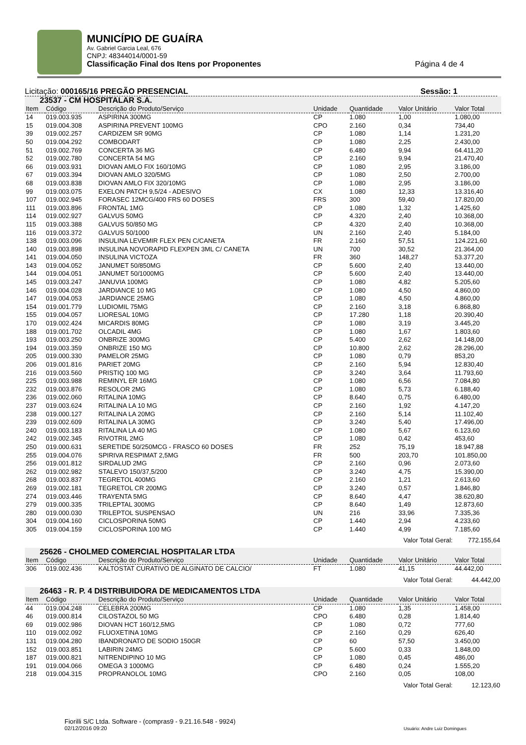MUNICÍPIO DE GUAÍRA
Av. Gabriel Garcia Leal, 676
CNPJ: 48344014/0001-59
Classificação Final dos Itens por Proponentes Página 4 de 4
Licitação: 000165/16 PREGÃO PRESENCIAL Sessão: 1
| 23537 - CM HOSPITALAR S.A. | | | | | | |
| Item | Código | Descrição do Produto/Serviço | Unidade | Quantidade | Valor Unitário | Valor Total |
| 14 | 019.003.935 | ASPIRINA 300MG | CP | 1.080 | 1,00 | 1.080,00 |
| 15 | 019.004.308 | ASPIRINA PREVENT 100MG | CPO | 2.160 | 0,34 | 734,40 |
| 39 | 019.002.257 | CARDIZEM SR 90MG | CP | 1.080 | 1,14 | 1.231,20 |
| 50 | 019.004.292 | COMBODART | CP | 1.080 | 2,25 | 2.430,00 |
| 51 | 019.002.769 | CONCERTA 36 MG | CP | 6.480 | 9,94 | 64.411,20 |
| 52 | 019.002.780 | CONCERTA 54 MG | CP | 2.160 | 9,94 | 21.470,40 |
| 66 | 019.003.931 | DIOVAN AMLO FIX 160/10MG | CP | 1.080 | 2,95 | 3.186,00 |
| 67 | 019.003.394 | DIOVAN AMLO 320/5MG | CP | 1.080 | 2,50 | 2.700,00 |
| 68 | 019.003.838 | DIOVAN AMLO FIX 320/10MG | CP | 1.080 | 2,95 | 3.186,00 |
| 99 | 019.003.075 | EXELON PATCH 9,5/24 - ADESIVO | CX | 1.080 | 12,33 | 13.316,40 |
| 107 | 019.002.945 | FORASEC 12MCG/400 FRS 60 DOSES | FRS | 300 | 59,40 | 17.820,00 |
| 111 | 019.003.896 | FRONTAL 1MG | CP | 1.080 | 1,32 | 1.425,60 |
| 114 | 019.002.927 | GALVUS 50MG | CP | 4.320 | 2,40 | 10.368,00 |
| 115 | 019.003.388 | GALVUS 50/850 MG | CP | 4.320 | 2,40 | 10.368,00 |
| 116 | 019.003.372 | GALVUS 50/1000 | UN | 2.160 | 2,40 | 5.184,00 |
| 138 | 019.003.096 | INSULINA LEVEMIR FLEX PEN C/CANETA | FR | 2.160 | 57,51 | 124.221,60 |
| 140 | 019.003.898 | INSULINA NOVORAPID FLEXPEN 3ML C/ CANETA | UN | 700 | 30,52 | 21.364,00 |
| 141 | 019.004.050 | INSULINA VICTOZA | FR | 360 | 148,27 | 53.377,20 |
| 143 | 019.004.052 | JANUMET 50/850MG | CP | 5.600 | 2,40 | 13.440,00 |
| 144 | 019.004.051 | JANUMET 50/1000MG | CP | 5.600 | 2,40 | 13.440,00 |
| 145 | 019.003.247 | JANUVIA 100MG | CP | 1.080 | 4,82 | 5.205,60 |
| 146 | 019.004.028 | JARDIANCE 10 MG | CP | 1.080 | 4,50 | 4.860,00 |
| 147 | 019.004.053 | JARDIANCE 25MG | CP | 1.080 | 4,50 | 4.860,00 |
| 154 | 019.001.779 | LUDIOMIL 75MG | CP | 2.160 | 3,18 | 6.868,80 |
| 155 | 019.004.057 | LIORESAL 10MG | CP | 17.280 | 1,18 | 20.390,40 |
| 170 | 019.002.424 | MICARDIS 80MG | CP | 1.080 | 3,19 | 3.445,20 |
| 188 | 019.001.702 | OLCADIL 4MG | CP | 1.080 | 1,67 | 1.803,60 |
| 193 | 019.003.250 | ONBRIZE 300MG | CP | 5.400 | 2,62 | 14.148,00 |
| 194 | 019.003.359 | ONBRIZE 150 MG | CP | 10.800 | 2,62 | 28.296,00 |
| 205 | 019.000.330 | PAMELOR 25MG | CP | 1.080 | 0,79 | 853,20 |
| 206 | 019.001.816 | PARIET 20MG | CP | 2.160 | 5,94 | 12.830,40 |
| 216 | 019.003.560 | PRISTIQ 100 MG | CP | 3.240 | 3,64 | 11.793,60 |
| 225 | 019.003.988 | REMINYL ER 16MG | CP | 1.080 | 6,56 | 7.084,80 |
| 232 | 019.003.876 | RESOLOR 2MG | CP | 1.080 | 5,73 | 6.188,40 |
| 236 | 019.002.060 | RITALINA 10MG | CP | 8.640 | 0,75 | 6.480,00 |
| 237 | 019.003.624 | RITALINA LA 10 MG | CP | 2.160 | 1,92 | 4.147,20 |
| 238 | 019.000.127 | RITALINA LA 20MG | CP | 2.160 | 5,14 | 11.102,40 |
| 239 | 019.002.609 | RITALINA LA 30MG | CP | 3.240 | 5,40 | 17.496,00 |
| 240 | 019.003.183 | RITALINA LA 40 MG | CP | 1.080 | 5,67 | 6.123,60 |
| 242 | 019.002.345 | RIVOTRIL 2MG | CP | 1.080 | 0,42 | 453,60 |
| 250 | 019.000.631 | SERETIDE 50/250MCG - FRASCO 60 DOSES | FR | 252 | 75,19 | 18.947,88 |
| 255 | 019.004.076 | SPIRIVA RESPIMAT 2,5MG | FR | 500 | 203,70 | 101.850,00 |
| 256 | 019.001.812 | SIRDALUD 2MG | CP | 2.160 | 0,96 | 2.073,60 |
| 262 | 019.002.982 | STALEVO 150/37,5/200 | CP | 3.240 | 4,75 | 15.390,00 |
| 268 | 019.003.837 | TEGRETOL 400MG | CP | 2.160 | 1,21 | 2.613,60 |
| 269 | 019.002.181 | TEGRETOL CR 200MG | CP | 3.240 | 0,57 | 1.846,80 |
| 274 | 019.003.446 | TRAYENTA 5MG | CP | 8.640 | 4,47 | 38.620,80 |
| 279 | 019.000.335 | TRILEPTAL 300MG | CP | 8.640 | 1,49 | 12.873,60 |
| 280 | 019.000.030 | TRILEPTOL SUSPENSAO | UN | 216 | 33,96 | 7.335,36 |
| 304 | 019.004.160 | CICLOSPORINA 50MG | CP | 1.440 | 2,94 | 4.233,60 |
| 305 | 019.004.159 | CICLOSPORINA 100 MG | CP | 1.440 | 4,99 | 7.185,60 |
| Valor Total Geral: | | | | | | 772.155,64 |
| 25626 - CHOLMED COMERCIAL HOSPITALAR LTDA | | | | | | |
| Item | Código | Descrição do Produto/Serviço | Unidade | Quantidade | Valor Unitário | Valor Total |
| 306 | 019.002.436 | KALTOSTAT CURATIVO DE ALGINATO DE CALCIO/ | FT | 1.080 | 41,15 | 44.442,00 |
| Valor Total Geral: | | | | | | 44.442,00 |
| 26463 - R. P. 4 DISTRIBUIDORA DE MEDICAMENTOS LTDA | | | | | | |
| Item | Código | Descrição do Produto/Serviço | Unidade | Quantidade | Valor Unitário | Valor Total |
| 44 | 019.004.248 | CELEBRA 200MG | CP | 1.080 | 1,35 | 1.458,00 |
| 46 | 019.000.814 | CILOSTAZOL 50 MG | CPO | 6.480 | 0,28 | 1.814,40 |
| 69 | 019.002.986 | DIOVAN HCT 160/12,5MG | CP | 1.080 | 0,72 | 777,60 |
| 110 | 019.002.092 | FLUOXETINA 10MG | CP | 2.160 | 0,29 | 626,40 |
| 131 | 019.004.280 | IBANDRONATO DE SODIO 150GR | CP | 60 | 57,50 | 3.450,00 |
| 152 | 019.003.851 | LABIRIN 24MG | CP | 5.600 | 0,33 | 1.848,00 |
| 187 | 019.000.821 | NITRENDIPINO 10 MG | CP | 1.080 | 0,45 | 486,00 |
| 191 | 019.004.066 | OMEGA 3 1000MG | CP | 6.480 | 0,24 | 1.555,20 |
| 218 | 019.004.315 | PROPRANOLOL 10MG | CPO | 2.160 | 0,05 | 108,00 |
| Valor Total Geral: | | | | | | 12.123,60 |
Fiorilli S/C Ltda. Software - (compras9 - 9.21.16.548 - 9924)
02/12/2016 09:20
Usuário: Andre Luiz Domingues